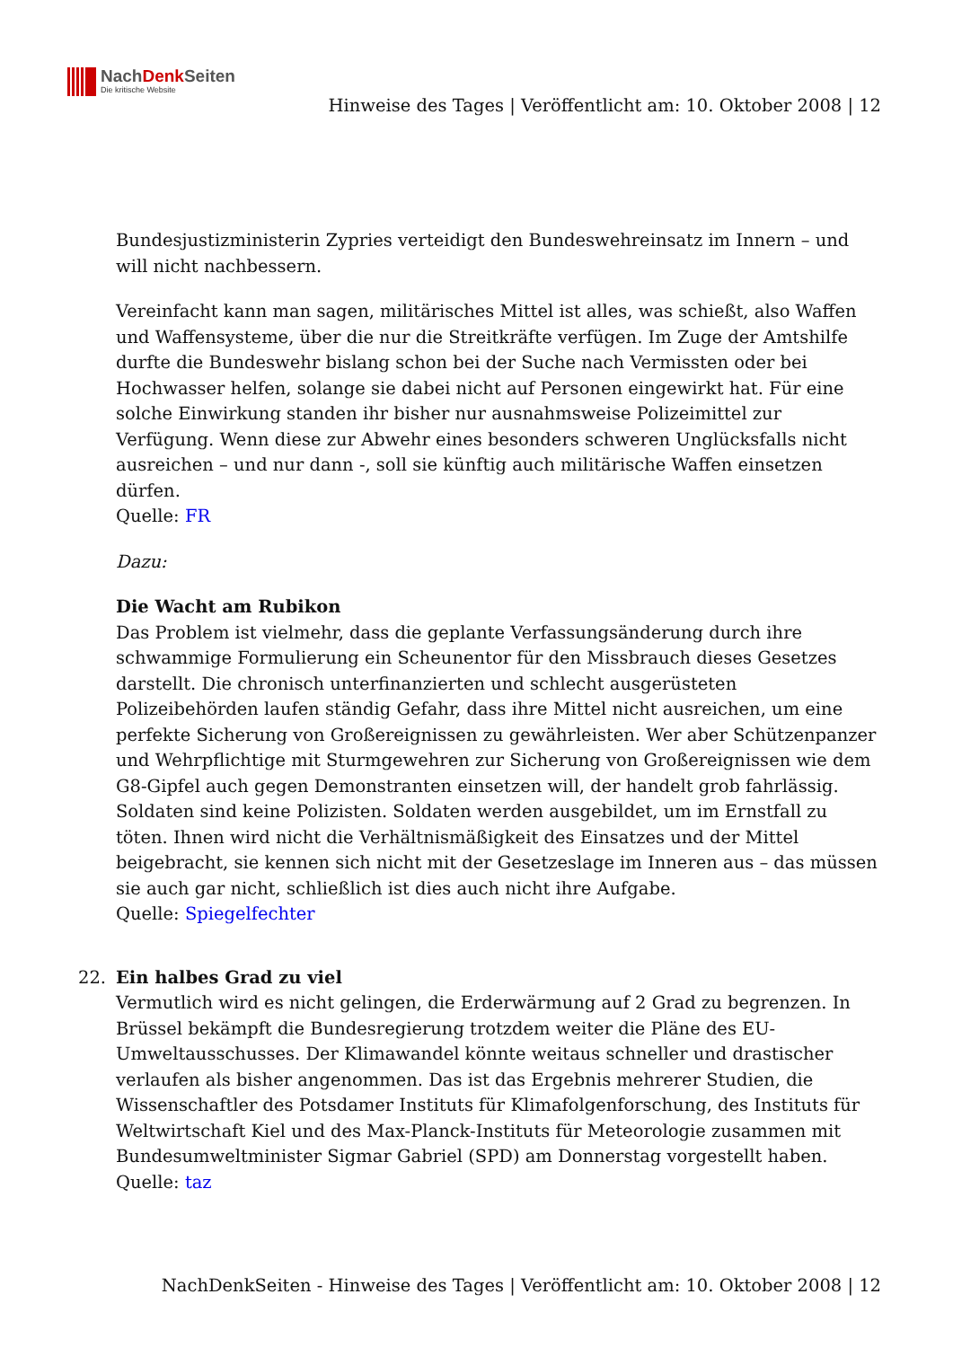NachDenk Seiten
Die kritische Website
Hinweise des Tages | Veröffentlicht am: 10. Oktober 2008 | 12
Bundesjustizministerin Zypries verteidigt den Bundeswehreinsatz im Innern – und will nicht nachbessern.
Vereinfacht kann man sagen, militärisches Mittel ist alles, was schießt, also Waffen und Waffensysteme, über die nur die Streitkräfte verfügen. Im Zuge der Amtshilfe durfte die Bundeswehr bislang schon bei der Suche nach Vermissten oder bei Hochwasser helfen, solange sie dabei nicht auf Personen eingewirkt hat. Für eine solche Einwirkung standen ihr bisher nur ausnahmsweise Polizeimittel zur Verfügung. Wenn diese zur Abwehr eines besonders schweren Unglücksfalls nicht ausreichen – und nur dann -, soll sie künftig auch militärische Waffen einsetzen dürfen.
Quelle: FR
Dazu:
Die Wacht am Rubikon
Das Problem ist vielmehr, dass die geplante Verfassungsänderung durch ihre schwammige Formulierung ein Scheunentor für den Missbrauch dieses Gesetzes darstellt. Die chronisch unterfinanzierten und schlecht ausgerüsteten Polizeibehörden laufen ständig Gefahr, dass ihre Mittel nicht ausreichen, um eine perfekte Sicherung von Großereignissen zu gewährleisten. Wer aber Schützenpanzer und Wehrpflichtige mit Sturmgewehren zur Sicherung von Großereignissen wie dem G8-Gipfel auch gegen Demonstranten einsetzen will, der handelt grob fahrlässig. Soldaten sind keine Polizisten. Soldaten werden ausgebildet, um im Ernstfall zu töten. Ihnen wird nicht die Verhältnismäßigkeit des Einsatzes und der Mittel beigebracht, sie kennen sich nicht mit der Gesetzeslage im Inneren aus – das müssen sie auch gar nicht, schließlich ist dies auch nicht ihre Aufgabe.
Quelle: Spiegelfechter
22. Ein halbes Grad zu viel
Vermutlich wird es nicht gelingen, die Erderwärmung auf 2 Grad zu begrenzen. In Brüssel bekämpft die Bundesregierung trotzdem weiter die Pläne des EU-Umweltausschusses. Der Klimawandel könnte weitaus schneller und drastischer verlaufen als bisher angenommen. Das ist das Ergebnis mehrerer Studien, die Wissenschaftler des Potsdamer Instituts für Klimafolgenforschung, des Instituts für Weltwirtschaft Kiel und des Max-Planck-Instituts für Meteorologie zusammen mit Bundesumweltminister Sigmar Gabriel (SPD) am Donnerstag vorgestellt haben.
Quelle: taz
NachDenkSeiten - Hinweise des Tages | Veröffentlicht am: 10. Oktober 2008 | 12